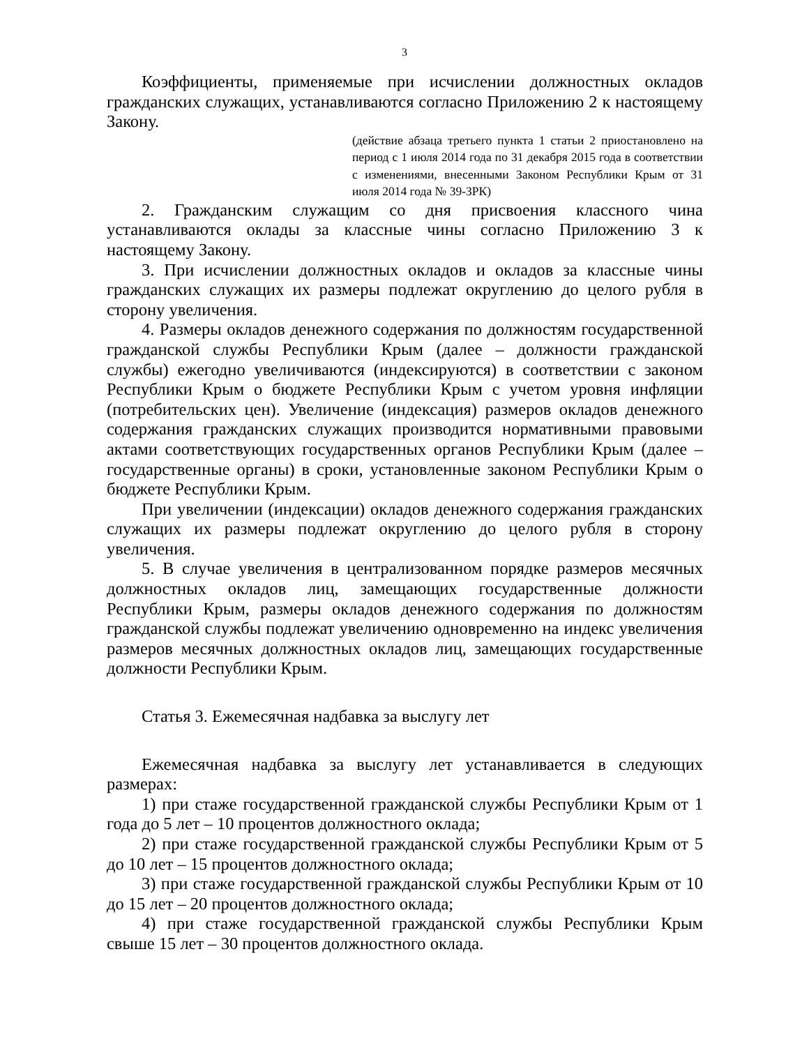3
Коэффициенты, применяемые при исчислении должностных окладов гражданских служащих, устанавливаются согласно Приложению 2 к настоящему Закону.
(действие абзаца третьего пункта 1 статьи 2 приостановлено на период с 1 июля 2014 года по 31 декабря 2015 года в соответствии с изменениями, внесенными Законом Республики Крым от 31 июля 2014 года № 39-ЗРК)
2. Гражданским служащим со дня присвоения классного чина устанавливаются оклады за классные чины согласно Приложению 3 к настоящему Закону.
3. При исчислении должностных окладов и окладов за классные чины гражданских служащих их размеры подлежат округлению до целого рубля в сторону увеличения.
4. Размеры окладов денежного содержания по должностям государственной гражданской службы Республики Крым (далее – должности гражданской службы) ежегодно увеличиваются (индексируются) в соответствии с законом Республики Крым о бюджете Республики Крым с учетом уровня инфляции (потребительских цен). Увеличение (индексация) размеров окладов денежного содержания гражданских служащих производится нормативными правовыми актами соответствующих государственных органов Республики Крым (далее – государственные органы) в сроки, установленные законом Республики Крым о бюджете Республики Крым.
При увеличении (индексации) окладов денежного содержания гражданских служащих их размеры подлежат округлению до целого рубля в сторону увеличения.
5. В случае увеличения в централизованном порядке размеров месячных должностных окладов лиц, замещающих государственные должности Республики Крым, размеры окладов денежного содержания по должностям гражданской службы подлежат увеличению одновременно на индекс увеличения размеров месячных должностных окладов лиц, замещающих государственные должности Республики Крым.
Статья 3. Ежемесячная надбавка за выслугу лет
Ежемесячная надбавка за выслугу лет устанавливается в следующих размерах:
1) при стаже государственной гражданской службы Республики Крым от 1 года до 5 лет – 10 процентов должностного оклада;
2) при стаже государственной гражданской службы Республики Крым от 5 до 10 лет – 15 процентов должностного оклада;
3) при стаже государственной гражданской службы Республики Крым от 10 до 15 лет – 20 процентов должностного оклада;
4) при стаже государственной гражданской службы Республики Крым свыше 15 лет – 30 процентов должностного оклада.